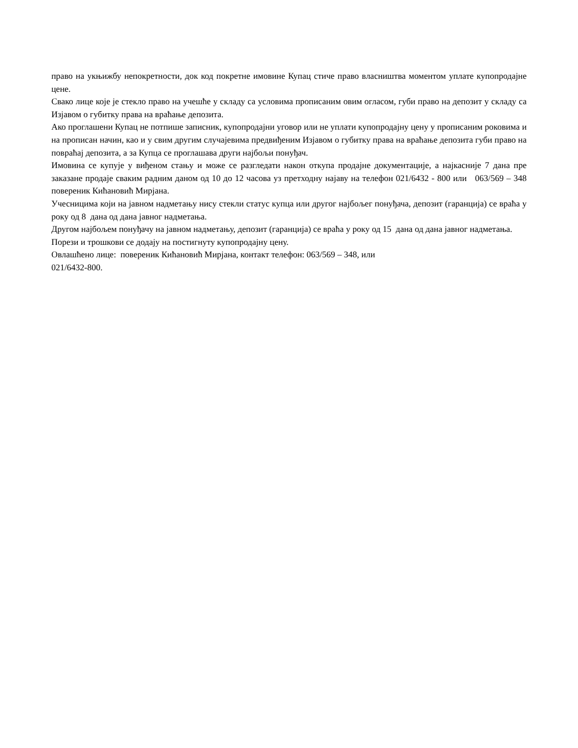право на укњижбу непокретности, док код покретне имовине Купац стиче право власништва моментом уплате купопродајне цене.
Свако лице које је стекло право на учешће у складу са условима прописаним овим огласом, губи право на депозит у складу са Изјавом о губитку права на враћање депозита.
Ако проглашени Купац не потпише записник, купопродајни уговор или не уплати купопродајну цену у прописаним роковима и на прописан начин, као и у свим другим случајевима предвиђеним Изјавом о губитку права на враћање депозита губи право на повраћај депозита, а за Купца се проглашава други најбољи понуђач.
Имовина се купује у виђеном стању и може се разгледати након откупа продајне документације, а најкасније 7 дана пре заказане продаје сваким радним даном од 10 до 12 часова уз претходну најаву на телефон 021/6432 - 800 или 063/569 – 348 повереник Кићановић Мирјана.
Учесницима који на јавном надметању нису стекли статус купца или другог најбољег понуђача, депозит (гаранција) се враћа у року од 8 дана од дана јавног надметања.
Другом најбољем понуђачу на јавном надметању, депозит (гаранција) се враћа у року од 15 дана од дана јавног надметања.
Порези и трошкови се додају на постигнуту купопродајну цену.
Овлашћено лице: повереник Кићановић Мирјана, контакт телефон: 063/569 – 348, или
021/6432-800.